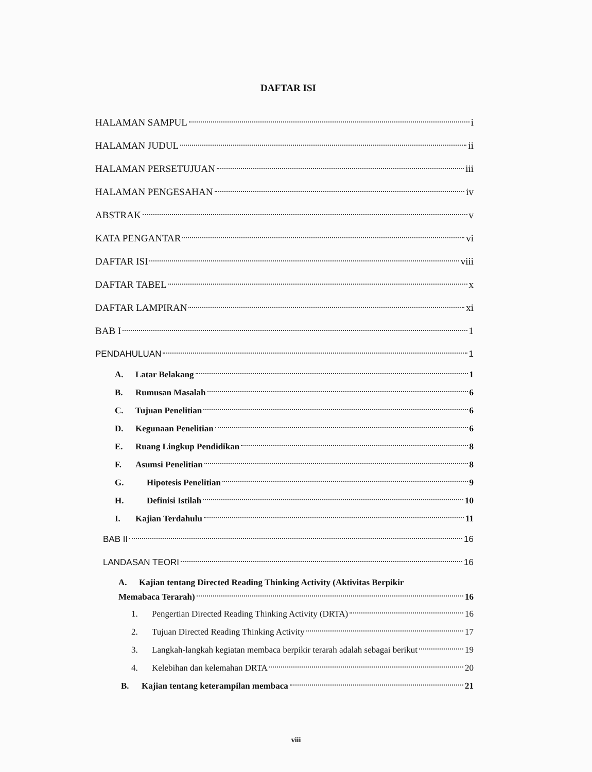DAFTAR ISI
HALAMAN SAMPUL i
HALAMAN JUDUL ii
HALAMAN PERSETUJUAN iii
HALAMAN PENGESAHAN iv
ABSTRAK v
KATA PENGANTAR vi
DAFTAR ISI viii
DAFTAR TABEL x
DAFTAR LAMPIRAN xi
BAB I 1
PENDAHULUAN 1
A. Latar Belakang 1
B. Rumusan Masalah 6
C. Tujuan Penelitian 6
D. Kegunaan Penelitian 6
E. Ruang Lingkup Pendidikan 8
F. Asumsi Penelitian 8
G. Hipotesis Penelitian 9
H. Definisi Istilah 10
I. Kajian Terdahulu 11
BAB II 16
LANDASAN TEORI 16
A. Kajian tentang Directed Reading Thinking Activity (Aktivitas Berpikir
Memabaca Terarah) 16
1. Pengertian Directed Reading Thinking Activity (DRTA) 16
2. Tujuan Directed Reading Thinking Activity 17
3. Langkah-langkah kegiatan membaca berpikir terarah adalah sebagai berikut 19
4. Kelebihan dan kelemahan DRTA 20
B. Kajian tentang keterampilan membaca 21
viii